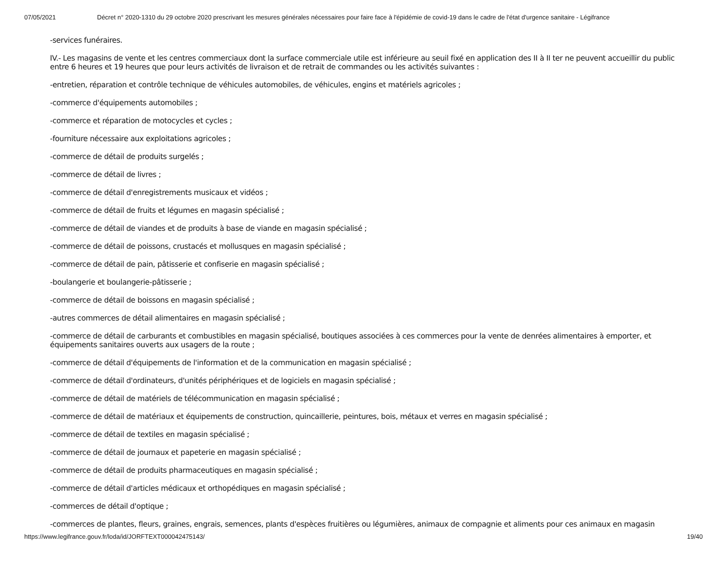07/05/2021 Décret n° 2020-1310 du 29 octobre 2020 prescrivant les mesures générales nécessaires pour faire face à l'épidémie de covid-19 dans le cadre de l'état d'urgence sanitaire - Légifrance
-services funéraires.
IV.- Les magasins de vente et les centres commerciaux dont la surface commerciale utile est inférieure au seuil fixé en application des II à II ter ne peuvent accueillir du public entre 6 heures et 19 heures que pour leurs activités de livraison et de retrait de commandes ou les activités suivantes :
-entretien, réparation et contrôle technique de véhicules automobiles, de véhicules, engins et matériels agricoles ;
-commerce d'équipements automobiles ;
-commerce et réparation de motocycles et cycles ;
-fourniture nécessaire aux exploitations agricoles ;
-commerce de détail de produits surgelés ;
-commerce de détail de livres ;
-commerce de détail d'enregistrements musicaux et vidéos ;
-commerce de détail de fruits et légumes en magasin spécialisé ;
-commerce de détail de viandes et de produits à base de viande en magasin spécialisé ;
-commerce de détail de poissons, crustacés et mollusques en magasin spécialisé ;
-commerce de détail de pain, pâtisserie et confiserie en magasin spécialisé ;
-boulangerie et boulangerie-pâtisserie ;
-commerce de détail de boissons en magasin spécialisé ;
-autres commerces de détail alimentaires en magasin spécialisé ;
-commerce de détail de carburants et combustibles en magasin spécialisé, boutiques associées à ces commerces pour la vente de denrées alimentaires à emporter, et équipements sanitaires ouverts aux usagers de la route ;
-commerce de détail d'équipements de l'information et de la communication en magasin spécialisé ;
-commerce de détail d'ordinateurs, d'unités périphériques et de logiciels en magasin spécialisé ;
-commerce de détail de matériels de télécommunication en magasin spécialisé ;
-commerce de détail de matériaux et équipements de construction, quincaillerie, peintures, bois, métaux et verres en magasin spécialisé ;
-commerce de détail de textiles en magasin spécialisé ;
-commerce de détail de journaux et papeterie en magasin spécialisé ;
-commerce de détail de produits pharmaceutiques en magasin spécialisé ;
-commerce de détail d'articles médicaux et orthopédiques en magasin spécialisé ;
-commerces de détail d'optique ;
-commerces de plantes, fleurs, graines, engrais, semences, plants d'espèces fruitières ou légumières, animaux de compagnie et aliments pour ces animaux en magasin
https://www.legifrance.gouv.fr/loda/id/JORFTEXT000042475143/ 19/40